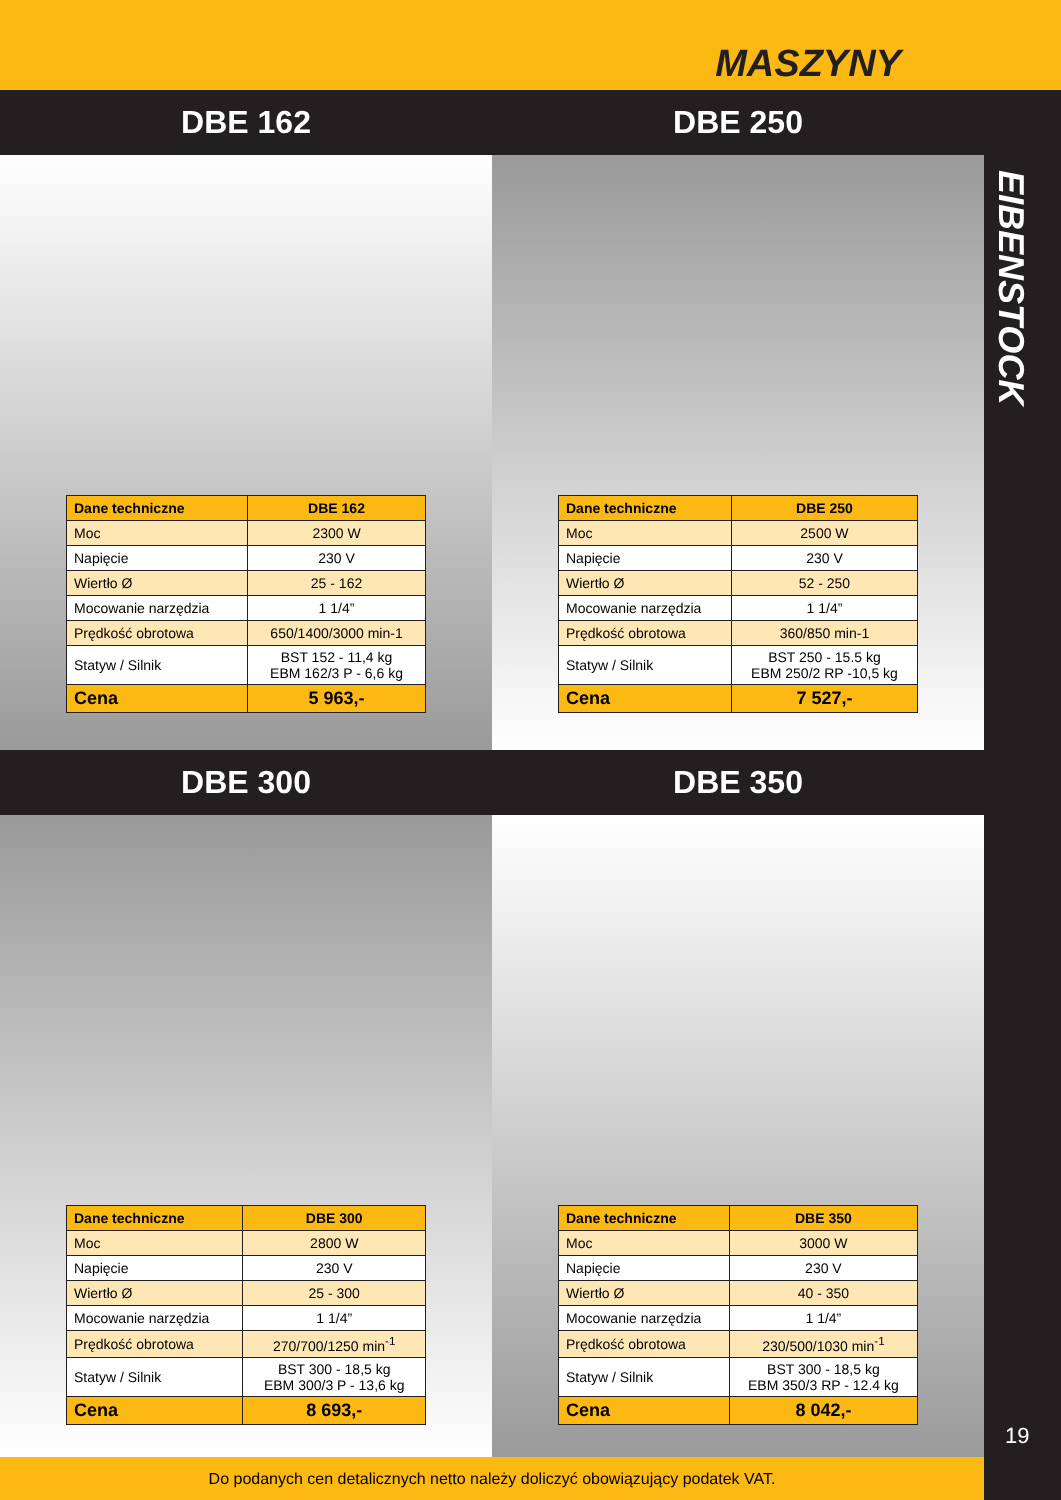MASZYNY
DBE 162 DBE 250
| Dane techniczne | DBE 162 |
| --- | --- |
| Moc | 2300 W |
| Napięcie | 230 V |
| Wiertło Ø | 25 - 162 |
| Mocowanie narzędzia | 1 1/4” |
| Prędkość obrotowa | 650/1400/3000 min-1 |
| Statyw / Silnik | BST 152 - 11,4 kg EBM 162/3 P - 6,6 kg |
| Cena | 5 963,- |
| Dane techniczne | DBE 250 |
| --- | --- |
| Moc | 2500 W |
| Napięcie | 230 V |
| Wiertło Ø | 52 - 250 |
| Mocowanie narzędzia | 1 1/4” |
| Prędkość obrotowa | 360/850 min-1 |
| Statyw / Silnik | BST 250 - 15.5 kg EBM 250/2 RP -10,5 kg |
| Cena | 7 527,- |
DBE 300 DBE 350
| Dane techniczne | DBE 300 |
| --- | --- |
| Moc | 2800 W |
| Napięcie | 230 V |
| Wiertło Ø | 25 - 300 |
| Mocowanie narzędzia | 1 1/4” |
| Prędkość obrotowa | 270/700/1250 min<sup>-1</sup> |
| Statyw / Silnik | BST 300 - 18,5 kg EBM 300/3 P - 13,6 kg |
| Cena | 8 693,- |
| Dane techniczne | DBE 350 |
| --- | --- |
| Moc | 3000 W |
| Napięcie | 230 V |
| Wiertło Ø | 40 - 350 |
| Mocowanie narzędzia | 1 1/4” |
| Prędkość obrotowa | 230/500/1030 min<sup>-1</sup> |
| Statyw / Silnik | BST 300 - 18,5 kg EBM 350/3 RP - 12.4 kg |
| Cena | 8 042,- |
EIBENSTOCK
19
Do podanych cen detalicznych netto należy doliczyć obowiązujący podatek VAT.